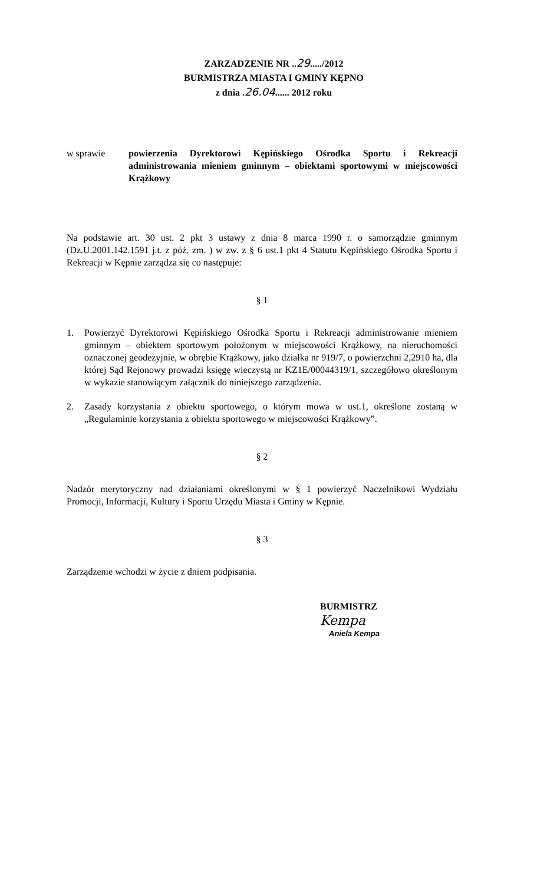ZARZADZENIE NR ..29...../2012
BURMISTRZA MIASTA I GMINY KĘPNO
z dnia .26.04...... 2012 roku
w sprawie powierzenia Dyrektorowi Kępińskiego Ośrodka Sportu i Rekreacji administrowania mieniem gminnym – obiektami sportowymi w miejscowości Krążkowy
Na podstawie art. 30 ust. 2 pkt 3 ustawy z dnia 8 marca 1990 r. o samorządzie gminnym (Dz.U.2001.142.1591 j.t. z póź. zm. ) w zw. z § 6 ust.1 pkt 4 Statutu Kępińskiego Ośrodka Sportu i Rekreacji w Kępnie zarządza się co następuje:
§ 1
1. Powierzyć Dyrektorowi Kępińskiego Ośrodka Sportu i Rekreacji administrowanie mieniem gminnym – obiektem sportowym położonym w miejscowości Krążkowy, na nieruchomości oznaczonej geodezyjnie, w obrębie Krążkowy, jako działka nr 919/7, o powierzchni 2,2910 ha, dla której Sąd Rejonowy prowadzi księgę wieczystą nr KZ1E/00044319/1, szczegółowo określonym w wykazie stanowiącym załącznik do niniejszego zarządzenia.
2. Zasady korzystania z obiektu sportowego, o którym mowa w ust.1, określone zostaną w „Regulaminie korzystania z obiektu sportowego w miejscowości Krążkowy”.
§ 2
Nadzór merytoryczny nad działaniami określonymi w § 1 powierzyć Naczelnikowi Wydziału Promocji, Informacji, Kultury i Sportu Urzędu Miasta i Gminy w Kępnie.
§ 3
Zarządzenie wchodzi w życie z dniem podpisania.
BURMISTRZ
Kempa
Aniela Kempa